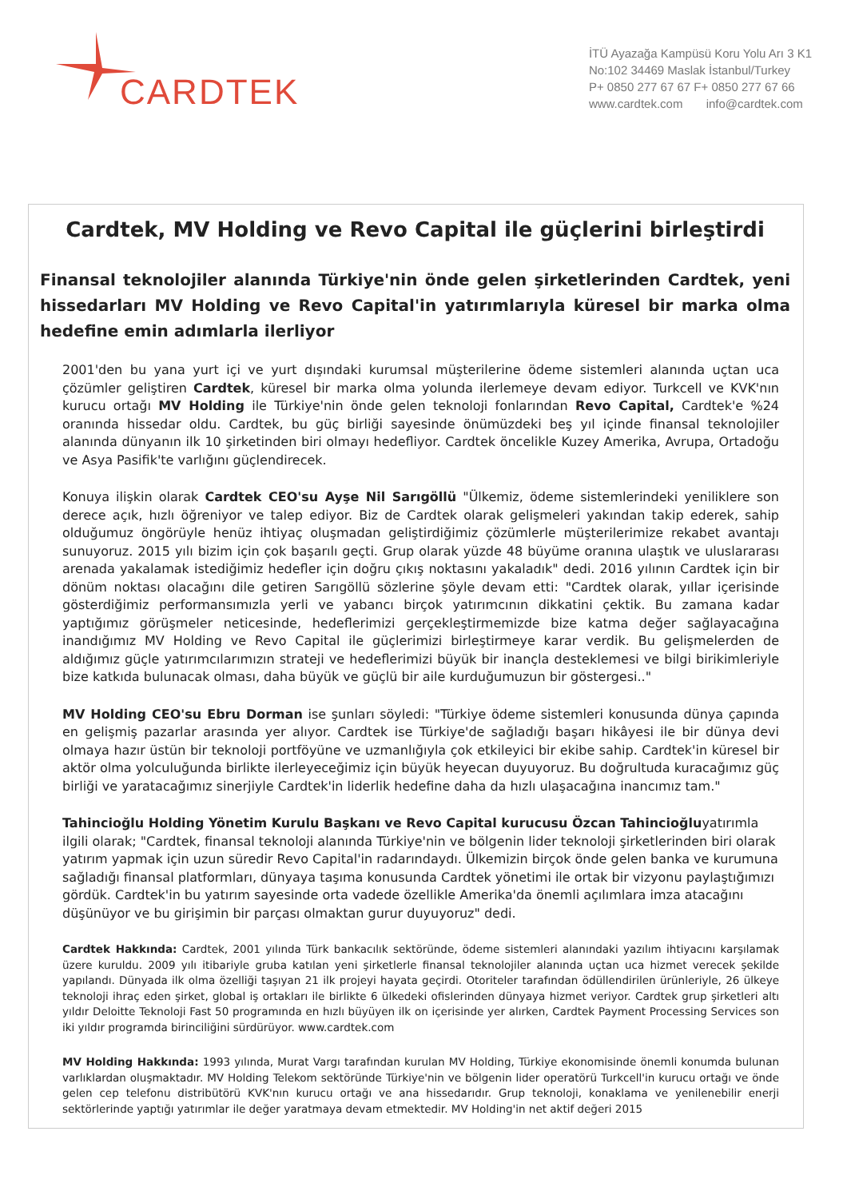CARDTEK
İTÜ Ayazağa Kampüsü Koru Yolu Arı 3 K1
No:102 34469 Maslak İstanbul/Turkey
P+ 0850 277 67 67 F+ 0850 277 67 66
www.cardtek.com info@cardtek.com
Cardtek, MV Holding ve Revo Capital ile güçlerini birleştirdi
Finansal teknolojiler alanında Türkiye'nin önde gelen şirketlerinden Cardtek, yeni hissedarları MV Holding ve Revo Capital'in yatırımlarıyla küresel bir marka olma hedefine emin adımlarla ilerliyor
2001'den bu yana yurt içi ve yurt dışındaki kurumsal müşterilerine ödeme sistemleri alanında uçtan uca çözümler geliştiren Cardtek, küresel bir marka olma yolunda ilerlemeye devam ediyor. Turkcell ve KVK'nın kurucu ortağı MV Holding ile Türkiye'nin önde gelen teknoloji fonlarından Revo Capital, Cardtek'e %24 oranında hissedar oldu. Cardtek, bu güç birliği sayesinde önümüzdeki beş yıl içinde finansal teknolojiler alanında dünyanın ilk 10 şirketinden biri olmayı hedefliyor. Cardtek öncelikle Kuzey Amerika, Avrupa, Ortadoğu ve Asya Pasifik'te varlığını güçlendirecek.
Konuya ilişkin olarak Cardtek CEO'su Ayşe Nil Sarıgöllü "Ülkemiz, ödeme sistemlerindeki yeniliklere son derece açık, hızlı öğreniyor ve talep ediyor. Biz de Cardtek olarak gelişmeleri yakından takip ederek, sahip olduğumuz öngörüyle henüz ihtiyaç oluşmadan geliştirdiğimiz çözümlerle müşterilerimize rekabet avantajı sunuyoruz. 2015 yılı bizim için çok başarılı geçti. Grup olarak yüzde 48 büyüme oranına ulaştık ve uluslararası arenada yakalamak istediğimiz hedefler için doğru çıkış noktasını yakaladık" dedi. 2016 yılının Cardtek için bir dönüm noktası olacağını dile getiren Sarıgöllü sözlerine şöyle devam etti: "Cardtek olarak, yıllar içerisinde gösterdiğimiz performansımızla yerli ve yabancı birçok yatırımcının dikkatini çektik. Bu zamana kadar yaptığımız görüşmeler neticesinde, hedeflerimizi gerçekleştirmemizde bize katma değer sağlayacağına inandığımız MV Holding ve Revo Capital ile güçlerimizi birleştirmeye karar verdik. Bu gelişmelerden de aldığımız güçle yatırımcılarımızın strateji ve hedeflerimizi büyük bir inançla desteklemesi ve bilgi birikimleriyle bize katkıda bulunacak olması, daha büyük ve güçlü bir aile kurduğumuzun bir göstergesi.."
MV Holding CEO'su Ebru Dorman ise şunları söyledi: "Türkiye ödeme sistemleri konusunda dünya çapında en gelişmiş pazarlar arasında yer alıyor. Cardtek ise Türkiye'de sağladığı başarı hikâyesi ile bir dünya devi olmaya hazır üstün bir teknoloji portföyüne ve uzmanlığıyla çok etkileyici bir ekibe sahip. Cardtek'in küresel bir aktör olma yolculuğunda birlikte ilerleyeceğimiz için büyük heyecan duyuyoruz. Bu doğrultuda kuracağımız güç birliği ve yaratacağımız sinerjiyle Cardtek'in liderlik hedefine daha da hızlı ulaşacağına inancımız tam."
Tahincioğlu Holding Yönetim Kurulu Başkanı ve Revo Capital kurucusu Özcan Tahincioğluyatırımla ilgili olarak; "Cardtek, finansal teknoloji alanında Türkiye'nin ve bölgenin lider teknoloji şirketlerinden biri olarak yatırım yapmak için uzun süredir Revo Capital'in radarındaydı. Ülkemizin birçok önde gelen banka ve kurumuna sağladığı finansal platformları, dünyaya taşıma konusunda Cardtek yönetimi ile ortak bir vizyonu paylaştığımızı gördük. Cardtek'in bu yatırım sayesinde orta vadede özellikle Amerika'da önemli açılımlara imza atacağını düşünüyor ve bu girişimin bir parçası olmaktan gurur duyuyoruz" dedi.
Cardtek Hakkında: Cardtek, 2001 yılında Türk bankacılık sektöründe, ödeme sistemleri alanındaki yazılım ihtiyacını karşılamak üzere kuruldu. 2009 yılı itibariyle gruba katılan yeni şirketlerle finansal teknolojiler alanında uçtan uca hizmet verecek şekilde yapılandı. Dünyada ilk olma özelliği taşıyan 21 ilk projeyi hayata geçirdi. Otoriteler tarafından ödüllendirilen ürünleriyle, 26 ülkeye teknoloji ihraç eden şirket, global iş ortakları ile birlikte 6 ülkedeki ofislerinden dünyaya hizmet veriyor. Cardtek grup şirketleri altı yıldır Deloitte Teknoloji Fast 50 programında en hızlı büyüyen ilk on içerisinde yer alırken, Cardtek Payment Processing Services son iki yıldır programda birinciliğini sürdürüyor. www.cardtek.com
MV Holding Hakkında: 1993 yılında, Murat Vargı tarafından kurulan MV Holding, Türkiye ekonomisinde önemli konumda bulunan varlıklardan oluşmaktadır. MV Holding Telekom sektöründe Türkiye'nin ve bölgenin lider operatörü Turkcell'in kurucu ortağı ve önde gelen cep telefonu distribütörü KVK'nın kurucu ortağı ve ana hissedarıdır. Grup teknoloji, konaklama ve yenilenebilir enerji sektörlerinde yaptığı yatırımlar ile değer yaratmaya devam etmektedir. MV Holding'in net aktif değeri 2015